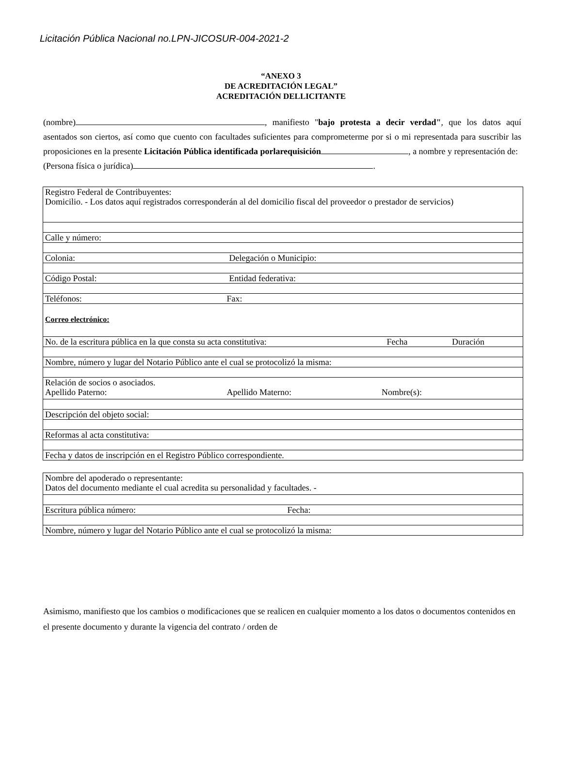Licitación Pública Nacional no.LPN-JICOSUR-004-2021-2
“ANEXO 3
DE ACREDITACIÓN LEGAL”
ACREDITACIÓN DELLICITANTE
(nombre) , manifiesto "bajo protesta a decir verdad", que los datos aquí asentados son ciertos, así como que cuento con facultades suficientes para comprometerme por si o mi representada para suscribir las proposiciones en la presente Licitación Pública identificada porlarequisición , a nombre y representación de:
(Persona física o jurídica) .
| Registro Federal de Contribuyentes: Domicilio. - Los datos aquí registrados corresponderán al del domicilio fiscal del proveedor o prestador de servicios) |
| Calle y número: |
| Colonia: Delegación o Municipio: |
| Código Postal: Entidad federativa: |
| Teléfonos: Fax: |
| Correo electrónico: |
| No. de la escritura pública en la que consta su acta constitutiva: Fecha Duración |
| Nombre, número y lugar del Notario Público ante el cual se protocolizó la misma: |
| Relación de socios o asociados. Apellido Paterno: Apellido Materno: Nombre(s): |
| Descripción del objeto social: |
| Reformas al acta constitutiva: |
| Fecha y datos de inscripción en el Registro Público correspondiente. |
| Nombre del apoderado o representante: Datos del documento mediante el cual acredita su personalidad y facultades. - |
| Escritura pública número: Fecha: |
| Nombre, número y lugar del Notario Público ante el cual se protocolizó la misma: |
Asimismo, manifiesto que los cambios o modificaciones que se realicen en cualquier momento a los datos o documentos contenidos en el presente documento y durante la vigencia del contrato / orden de